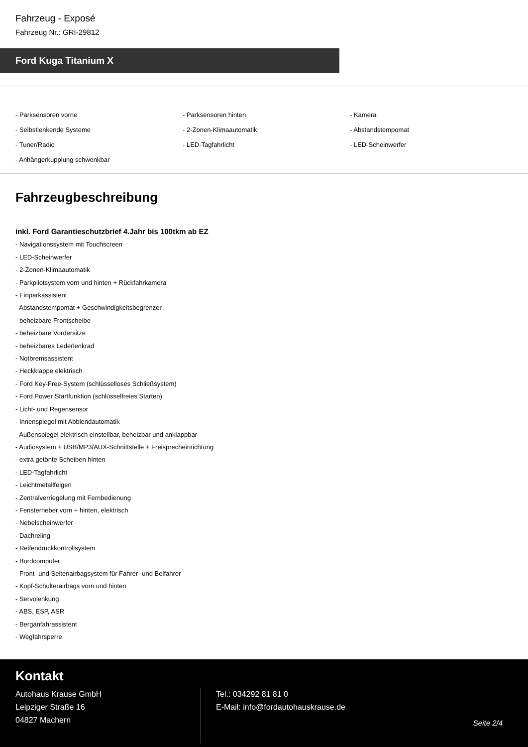Fahrzeug - Exposé
Fahrzeug Nr.: GRI-29812
Ford Kuga Titanium X
- Parksensoren vorne
- Parksensoren hinten
- Kamera
- Selbstlenkende Systeme
- 2-Zonen-Klimaautomatik
- Abstandstempomat
- Tuner/Radio
- LED-Tagfahrlicht
- LED-Scheinwerfer
- Anhängerkupplung schwenkbar
Fahrzeugbeschreibung
inkl. Ford Garantieschutzbrief 4.Jahr bis 100tkm ab EZ
- Navigationssystem mit Touchscreen
- LED-Scheinwerfer
- 2-Zonen-Klimaautomatik
- Parkpilotsystem vorn und hinten + Rückfahrkamera
- Einparkassistent
- Abstandstempomat + Geschwindigkeitsbegrenzer
- beheizbare Frontscheibe
- beheizbare Vordersitze
- beheizbares Lederlenkrad
- Notbremsassistent
- Heckklappe elektrisch
- Ford Key-Free-System (schlüsselloses Schließsystem)
- Ford Power Startfunktion (schlüsselfreies Starten)
- Licht- und Regensensor
- Innenspiegel mit Abblendautomatik
- Außenspiegel elektrisch einstellbar, beheizbar und anklappbar
- Audiosystem + USB/MP3/AUX-Schnittstelle + Freisprecheinrichtung
- extra getönte Scheiben hinten
- LED-Tagfahrlicht
- Leichtmetallfelgen
- Zentralverriegelung mit Fernbedienung
- Fensterheber vorn + hinten, elektrisch
- Nebelscheinwerfer
- Dachreling
- Reifendruckkontrollsystem
- Bordcomputer
- Front- und Seitenairbagsystem für Fahrer- und Beifahrer
- Kopf-Schulterairbags vorn und hinten
- Servolenkung
- ABS, ESP, ASR
- Berganfahrassistent
- Wegfahrsperre
Kontakt
Autohaus Krause GmbH
Leipziger Straße 16
04827 Machern
Tel.: 034292 81 81 0
E-Mail: info@fordautohauskrause.de
Seite 2/4